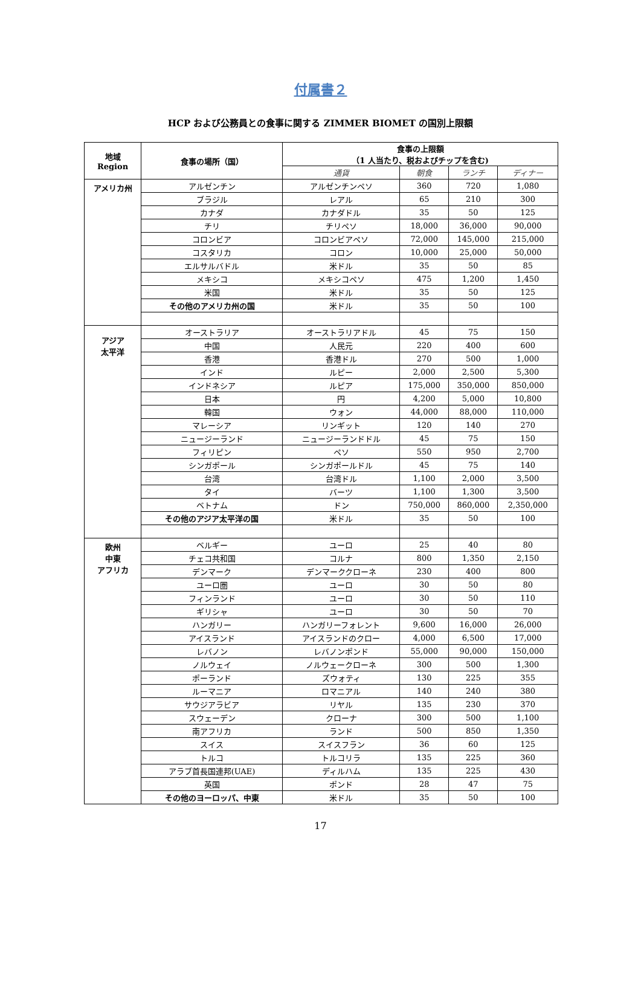付属書２
HCP および公務員との食事に関する ZIMMER BIOMET の国別上限額
| 地域 Region | 食事の場所（国） | 食事の上限額 （1 人当たり、税およびチップを含む) | | | |
| --- | --- | --- | --- | --- | --- |
| | | 通貨 | 朝食 | ランチ | ディナー |
| アメリカ州 | アルゼンチン | アルゼンチンペソ | 360 | 720 | 1,080 |
| | ブラジル | レアル | 65 | 210 | 300 |
| | カナダ | カナダドル | 35 | 50 | 125 |
| | チリ | チリペソ | 18,000 | 36,000 | 90,000 |
| | コロンビア | コロンビアペソ | 72,000 | 145,000 | 215,000 |
| | コスタリカ | コロン | 10,000 | 25,000 | 50,000 |
| | エルサルバドル | 米ドル | 35 | 50 | 85 |
| | メキシコ | メキシコペソ | 475 | 1,200 | 1,450 |
| | 米国 | 米ドル | 35 | 50 | 125 |
| | その他のアメリカ州の国 | 米ドル | 35 | 50 | 100 |
| アジア 太平洋 | オーストラリア | オーストラリアドル | 45 | 75 | 150 |
| | 中国 | 人民元 | 220 | 400 | 600 |
| | 香港 | 香港ドル | 270 | 500 | 1,000 |
| | インド | ルピー | 2,000 | 2,500 | 5,300 |
| | インドネシア | ルピア | 175,000 | 350,000 | 850,000 |
| | 日本 | 円 | 4,200 | 5,000 | 10,800 |
| | 韓国 | ウォン | 44,000 | 88,000 | 110,000 |
| | マレーシア | リンギット | 120 | 140 | 270 |
| | ニュージーランド | ニュージーランドドル | 45 | 75 | 150 |
| | フィリピン | ペソ | 550 | 950 | 2,700 |
| | シンガポール | シンガポールドル | 45 | 75 | 140 |
| | 台湾 | 台湾ドル | 1,100 | 2,000 | 3,500 |
| | タイ | バーツ | 1,100 | 1,300 | 3,500 |
| | ベトナム | ドン | 750,000 | 860,000 | 2,350,000 |
| | その他のアジア太平洋の国 | 米ドル | 35 | 50 | 100 |
| 欧州 中東 アフリカ | ベルギー | ユーロ | 25 | 40 | 80 |
| | チェコ共和国 | コルナ | 800 | 1,350 | 2,150 |
| | デンマーク | デンマーククローネ | 230 | 400 | 800 |
| | ユーロ圏 | ユーロ | 30 | 50 | 80 |
| | フィンランド | ユーロ | 30 | 50 | 110 |
| | ギリシャ | ユーロ | 30 | 50 | 70 |
| | ハンガリー | ハンガリーフォレント | 9,600 | 16,000 | 26,000 |
| | アイスランド | アイスランドのクロー | 4,000 | 6,500 | 17,000 |
| | レバノン | レバノンポンド | 55,000 | 90,000 | 150,000 |
| | ノルウェイ | ノルウェークローネ | 300 | 500 | 1,300 |
| | ポーランド | ズウォティ | 130 | 225 | 355 |
| | ルーマニア | ロマニアル | 140 | 240 | 380 |
| | サウジアラビア | リヤル | 135 | 230 | 370 |
| | スウェーデン | クローナ | 300 | 500 | 1,100 |
| | 南アフリカ | ランド | 500 | 850 | 1,350 |
| | スイス | スイスフラン | 36 | 60 | 125 |
| | トルコ | トルコリラ | 135 | 225 | 360 |
| | アラブ首長国連邦(UAE) | ディルハム | 135 | 225 | 430 |
| | 英国 | ポンド | 28 | 47 | 75 |
| | その他のヨーロッパ、中東 | 米ドル | 35 | 50 | 100 |
17